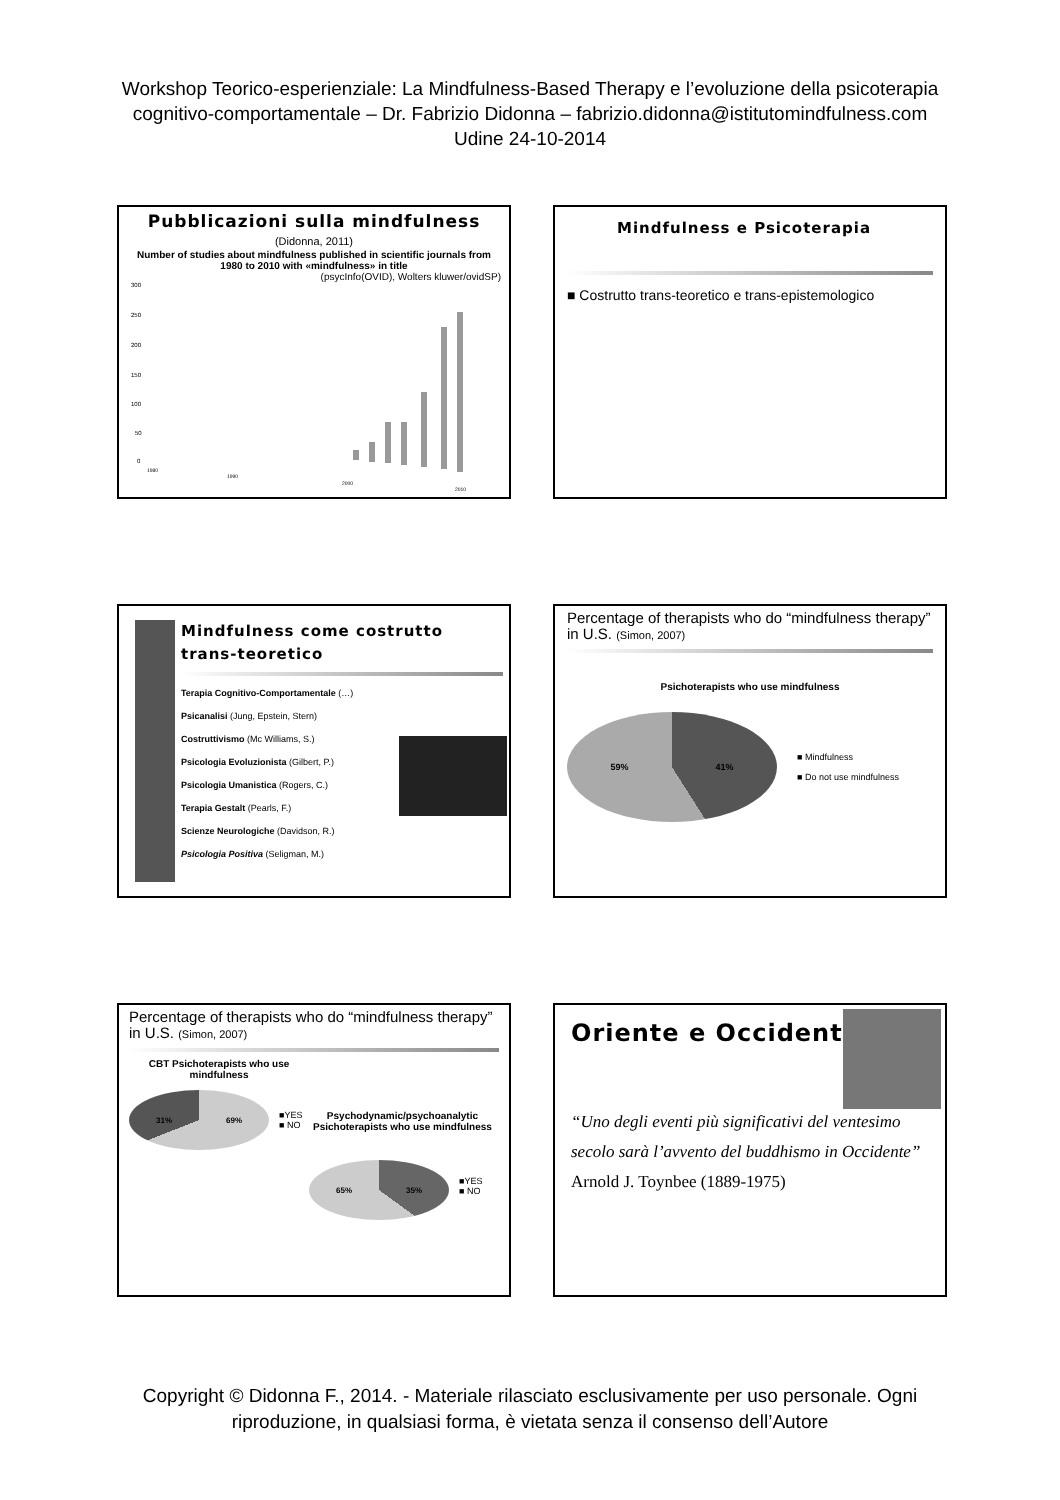Workshop Teorico-esperienziale: La Mindfulness-Based Therapy e l’evoluzione della psicoterapia
cognitivo-comportamentale – Dr. Fabrizio Didonna – fabrizio.didonna@istitutomindfulness.com
Udine 24-10-2014
Pubblicazioni sulla mindfulness (Didonna, 2011)
Number of studies about mindfulness published in scientific journals from 1980 to 2010 with «mindfulness» in title
(psycInfo(OVID), Wolters kluwer/ovidSP)
300
250
200
150
100
50
0
1980
1990
2000
2010
Mindfulness e Psicoterapia
■ Costrutto trans-teoretico e trans-epistemologico
Mindfulness come costrutto trans-teoretico
Terapia Cognitivo-Comportamentale (…)
Psicanalisi (Jung, Epstein, Stern)
Costruttivismo (Mc Williams, S.)
Psicologia Evoluzionista (Gilbert, P.)
Psicologia Umanistica (Rogers, C.)
Terapia Gestalt (Pearls, F.)
Scienze Neurologiche (Davidson, R.)
Psicologia Positiva (Seligman, M.)
Percentage of therapists who do “mindfulness therapy” in U.S. (Simon, 2007)
Psichoterapists who use mindfulness
59% 41%
■ Mindfulness
■ Do not use mindfulness
Percentage of therapists who do “mindfulness therapy” in U.S. (Simon, 2007)
CBT Psichoterapists who use mindfulness
31% 69%
■YES
■ NO
Psychodynamic/psychoanalytic Psichoterapists who use mindfulness
65% 35%
■YES
■ NO
Oriente e Occidente
“Uno degli eventi più significativi del ventesimo secolo sarà l’avvento del buddhismo in Occidente”
Arnold J. Toynbee (1889-1975)
Copyright © Didonna F., 2014. - Materiale rilasciato esclusivamente per uso personale. Ogni
riproduzione, in qualsiasi forma, è vietata senza il consenso dell’Autore